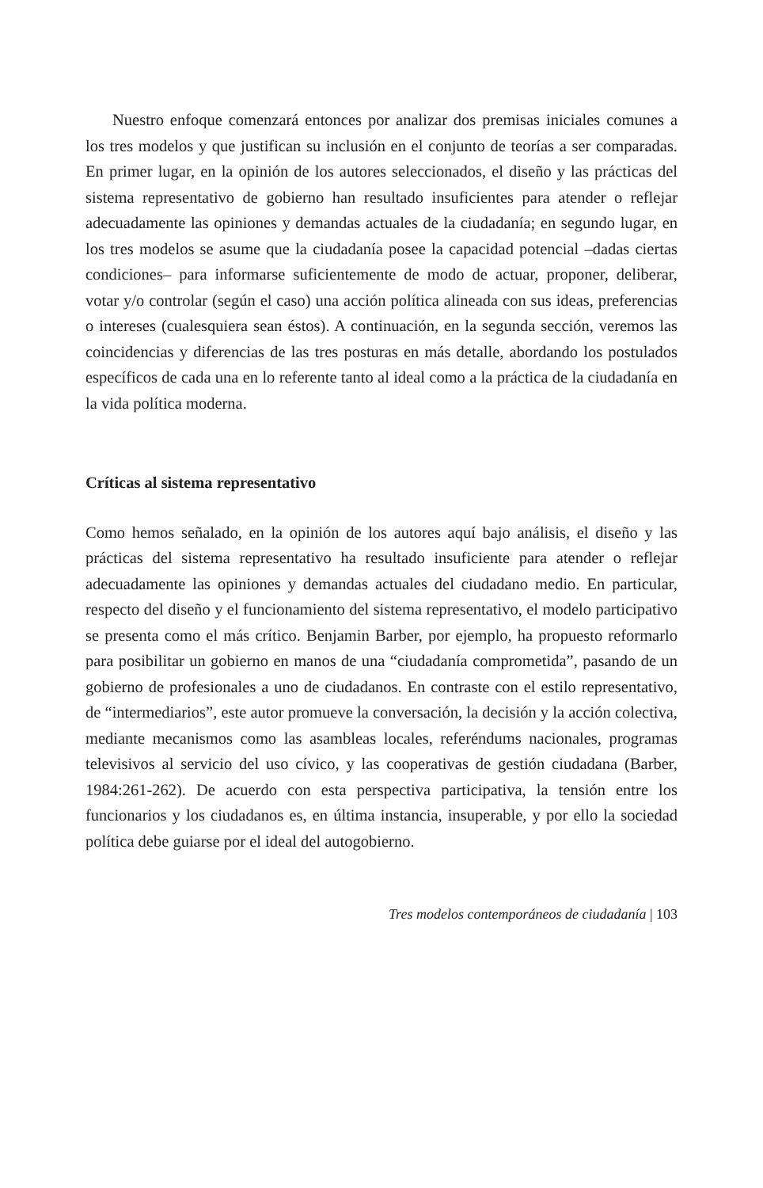Nuestro enfoque comenzará entonces por analizar dos premisas iniciales comunes a los tres modelos y que justifican su inclusión en el conjunto de teorías a ser comparadas. En primer lugar, en la opinión de los autores seleccionados, el diseño y las prácticas del sistema representativo de gobierno han resultado insuficientes para atender o reflejar adecuadamente las opiniones y demandas actuales de la ciudadanía; en segundo lugar, en los tres modelos se asume que la ciudadanía posee la capacidad potencial –dadas ciertas condiciones– para informarse suficientemente de modo de actuar, proponer, deliberar, votar y/o controlar (según el caso) una acción política alineada con sus ideas, preferencias o intereses (cualesquiera sean éstos). A continuación, en la segunda sección, veremos las coincidencias y diferencias de las tres posturas en más detalle, abordando los postulados específicos de cada una en lo referente tanto al ideal como a la práctica de la ciudadanía en la vida política moderna.
Críticas al sistema representativo
Como hemos señalado, en la opinión de los autores aquí bajo análisis, el diseño y las prácticas del sistema representativo ha resultado insuficiente para atender o reflejar adecuadamente las opiniones y demandas actuales del ciudadano medio. En particular, respecto del diseño y el funcionamiento del sistema representativo, el modelo participativo se presenta como el más crítico. Benjamin Barber, por ejemplo, ha propuesto reformarlo para posibilitar un gobierno en manos de una “ciudadanía comprometida”, pasando de un gobierno de profesionales a uno de ciudadanos. En contraste con el estilo representativo, de “intermediarios”, este autor promueve la conversación, la decisión y la acción colectiva, mediante mecanismos como las asambleas locales, referéndums nacionales, programas televisivos al servicio del uso cívico, y las cooperativas de gestión ciudadana (Barber, 1984:261-262). De acuerdo con esta perspectiva participativa, la tensión entre los funcionarios y los ciudadanos es, en última instancia, insuperable, y por ello la sociedad política debe guiarse por el ideal del autogobierno.
Tres modelos contemporáneos de ciudadanía | 103